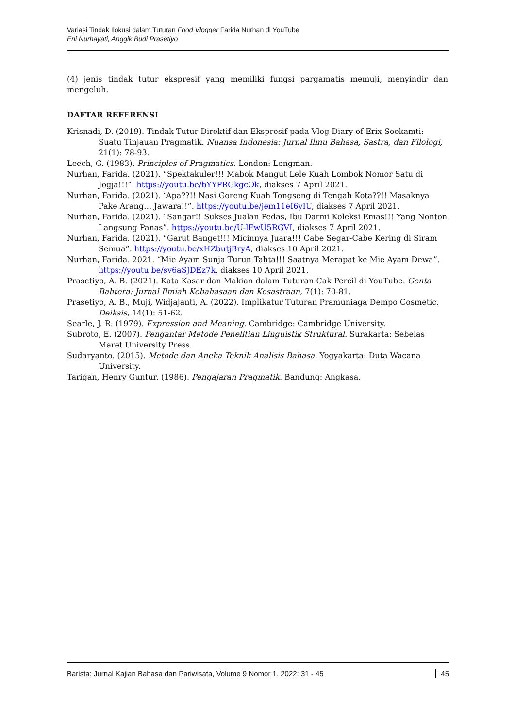Variasi Tindak Ilokusi dalam Tuturan Food Vlogger Farida Nurhan di YouTube
Eni Nurhayati, Anggik Budi Prasetiyo
(4) jenis tindak tutur ekspresif yang memiliki fungsi pargamatis memuji, menyindir dan mengeluh.
DAFTAR REFERENSI
Krisnadi, D. (2019). Tindak Tutur Direktif dan Ekspresif pada Vlog Diary of Erix Soekamti: Suatu Tinjauan Pragmatik. Nuansa Indonesia: Jurnal Ilmu Bahasa, Sastra, dan Filologi, 21(1): 78-93.
Leech, G. (1983). Principles of Pragmatics. London: Longman.
Nurhan, Farida. (2021). “Spektakuler!!! Mabok Mangut Lele Kuah Lombok Nomor Satu di Jogja!!!”. https://youtu.be/bYYPRGkgcOk, diakses 7 April 2021.
Nurhan, Farida. (2021). “Apa??!! Nasi Goreng Kuah Tongseng di Tengah Kota??!! Masaknya Pake Arang… Jawara!!”. https://youtu.be/jem11eI6yIU, diakses 7 April 2021.
Nurhan, Farida. (2021). “Sangar!! Sukses Jualan Pedas, Ibu Darmi Koleksi Emas!!! Yang Nonton Langsung Panas”. https://youtu.be/U-lFwU5RGVI, diakses 7 April 2021.
Nurhan, Farida. (2021). “Garut Banget!!! Micinnya Juara!!! Cabe Segar-Cabe Kering di Siram Semua”. https://youtu.be/xHZbutjBryA, diakses 10 April 2021.
Nurhan, Farida. 2021. “Mie Ayam Sunja Turun Tahta!!! Saatnya Merapat ke Mie Ayam Dewa”. https://youtu.be/sv6aSJDEz7k, diakses 10 April 2021.
Prasetiyo, A. B. (2021). Kata Kasar dan Makian dalam Tuturan Cak Percil di YouTube. Genta Bahtera: Jurnal Ilmiah Kebahasaan dan Kesastraan, 7(1): 70-81.
Prasetiyo, A. B., Muji, Widjajanti, A. (2022). Implikatur Tuturan Pramuniaga Dempo Cosmetic. Deiksis, 14(1): 51-62.
Searle, J. R. (1979). Expression and Meaning. Cambridge: Cambridge University.
Subroto, E. (2007). Pengantar Metode Penelitian Linguistik Struktural. Surakarta: Sebelas Maret University Press.
Sudaryanto. (2015). Metode dan Aneka Teknik Analisis Bahasa. Yogyakarta: Duta Wacana University.
Tarigan, Henry Guntur. (1986). Pengajaran Pragmatik. Bandung: Angkasa.
Barista: Jurnal Kajian Bahasa dan Pariwisata, Volume 9 Nomor 1, 2022: 31 - 45 45